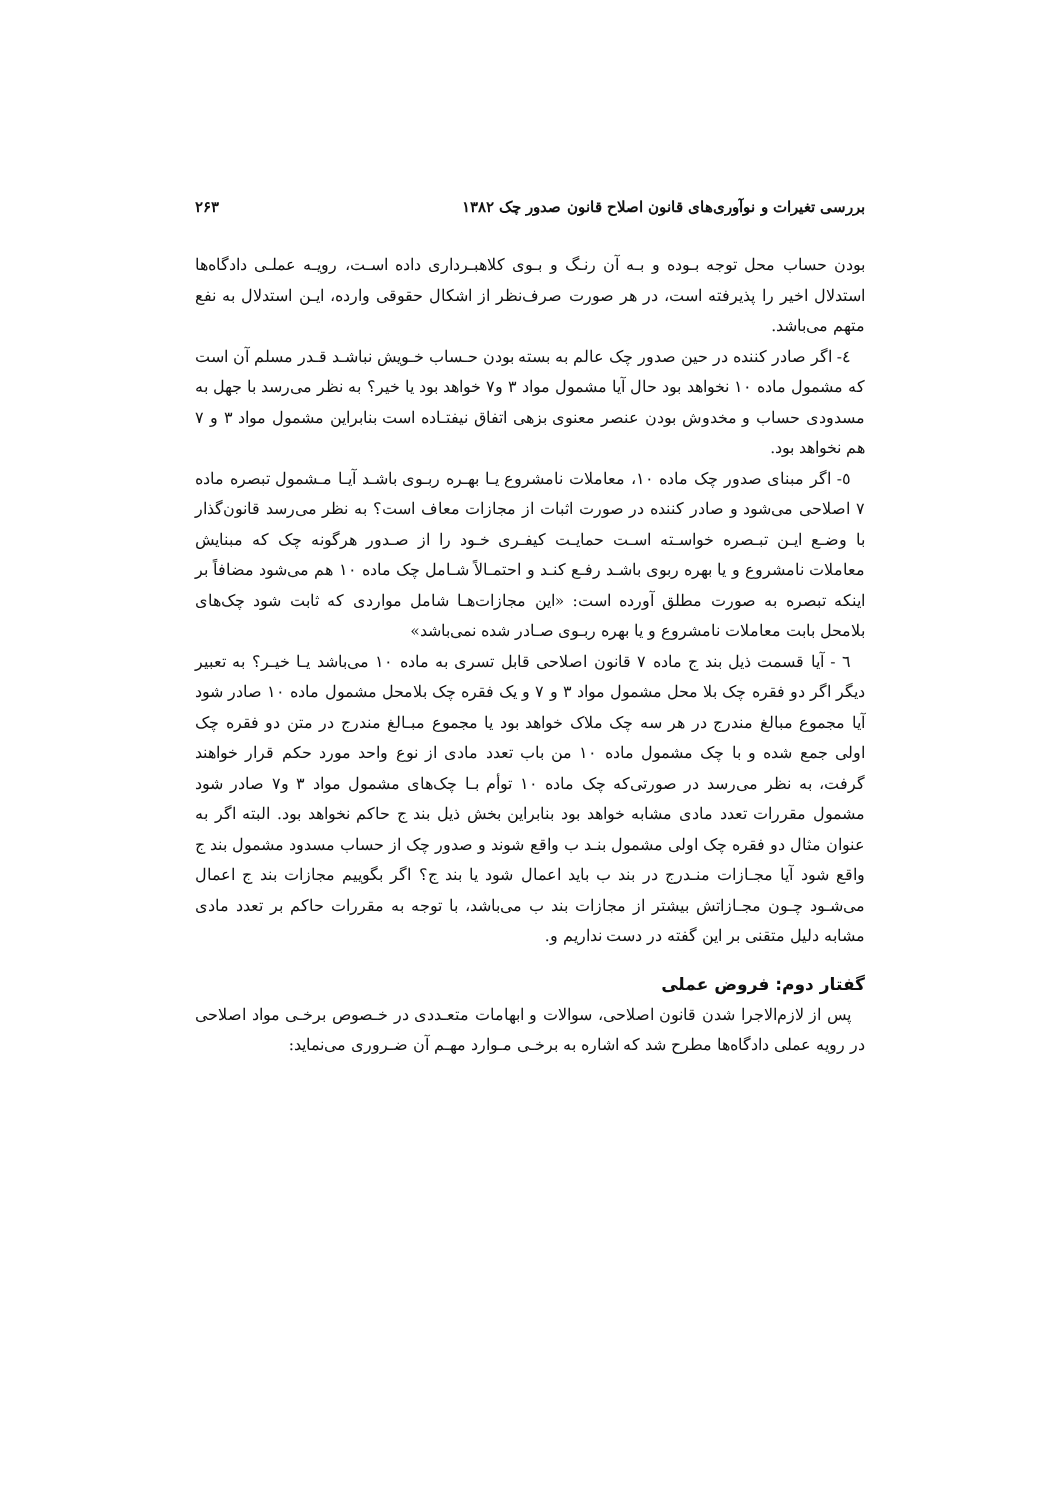بررسی تغیرات و نوآوری‌های قانون اصلاح قانون صدور چک ۱۳۸۲ ۲۶۳
بودن حساب محل توجه بـوده و بـه آن رنـگ و بـوی کلاهبـرداری داده اسـت، رویـه عملـی دادگاه‌ها استدلال اخیر را پذیرفته است، در هر صورت صرف‌نظر از اشکال حقوقی وارده، ایـن استدلال به نفع متهم می‌باشد.
٤- اگر صادر کننده در حین صدور چک عالم به بسته بودن حـساب خـویش نباشـد قـدر مسلم آن است که مشمول ماده ۱۰ نخواهد بود حال آیا مشمول مواد ۳ و۷ خواهد بود یا خیر؟ به نظر می‌رسد با جهل به مسدودی حساب و مخدوش بودن عنصر معنوی بزهی اتفاق نیفتـاده است بنابراین مشمول مواد ۳ و ۷ هم نخواهد بود.
٥- اگر مبنای صدور چک ماده ۱۰، معاملات نامشروع یـا بهـره ربـوی باشـد آیـا مـشمول تبصره ماده ۷ اصلاحی می‌شود و صادر کننده در صورت اثبات از مجازات معاف است؟ به نظر می‌رسد قانون‌گذار با وضـع ایـن تبـصره خواسـته اسـت حمایـت کیفـری خـود را از صـدور هرگونه چک که مبنایش معاملات نامشروع و یا بهره ربوی باشـد رفـع کنـد و احتمـالاً شـامل چک ماده ۱۰ هم می‌شود مضافاً بر اینکه تبصره به صورت مطلق آورده است: «این مجازات‌هـا شامل مواردی که ثابت شود چک‌های بلامحل بابت معاملات نامشروع و یا بهره ربـوی صـادر شده نمی‌باشد»
٦ - آیا قسمت ذیل بند ج ماده ۷ قانون اصلاحی قابل تسری به ماده ۱۰ می‌باشد یـا خیـر؟ به تعبیر دیگر اگر دو فقره چک بلا محل مشمول مواد ۳ و ۷ و یک فقره چک بلامحل مشمول ماده ۱۰ صادر شود آیا مجموع مبالغ مندرج در هر سه چک ملاک خواهد بود یا مجموع مبـالغ مندرج در متن دو فقره چک اولی جمع شده و با چک مشمول ماده ۱۰ من باب تعدد مادی از نوع واحد مورد حکم قرار خواهند گرفت، به نظر می‌رسد در صورتی‌که چک ماده ۱۰ توأم بـا چک‌های مشمول مواد ۳ و۷ صادر شود مشمول مقررات تعدد مادی مشابه خواهد بود بنابراین بخش ذیل بند ج حاکم نخواهد بود. البته اگر به عنوان مثال دو فقره چک اولی مشمول بنـد ب واقع شوند و صدور چک از حساب مسدود مشمول بند ج واقع شود آیا مجـازات منـدرج در بند ب باید اعمال شود یا بند ج؟ اگر بگوییم مجازات بند ج اعمال می‌شـود چـون مجـازاتش بیشتر از مجازات بند ب می‌باشد، با توجه به مقررات حاکم بر تعدد مادی مشابه دلیل متقنی بر این گفته در دست نداریم و.
گفتار دوم: فروض عملی
پس از لازم‌الاجرا شدن قانون اصلاحی، سوالات و ابهامات متعـددی در خـصوص برخـی مواد اصلاحی در رویه عملی دادگاه‌ها مطرح شد که اشاره به برخـی مـوارد مهـم آن ضـروری می‌نماید: